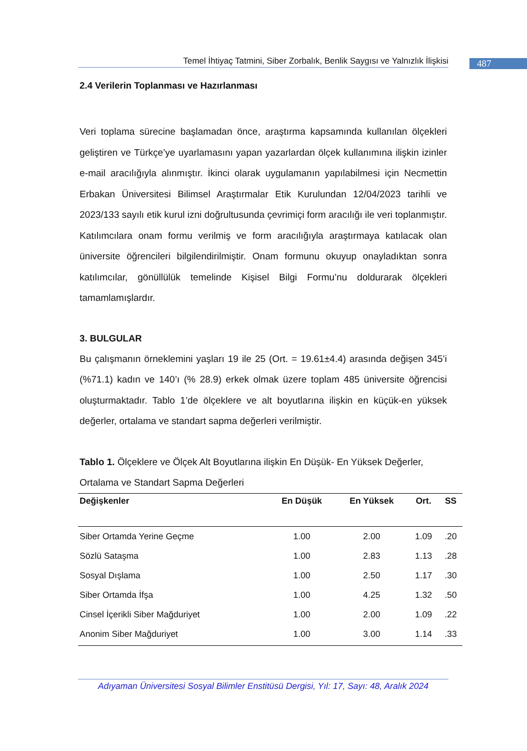Temel İhtiyaç Tatmini, Siber Zorbalık, Benlik Saygısı ve Yalnızlık İlişkisi
487
2.4 Verilerin Toplanması ve Hazırlanması
Veri toplama sürecine başlamadan önce, araştırma kapsamında kullanılan ölçekleri geliştiren ve Türkçe’ye uyarlamasını yapan yazarlardan ölçek kullanımına ilişkin izinler e-mail aracılığıyla alınmıştır. İkinci olarak uygulamanın yapılabilmesi için Necmettin Erbakan Üniversitesi Bilimsel Araştırmalar Etik Kurulundan 12/04/2023 tarihli ve 2023/133 sayılı etik kurul izni doğrultusunda çevrimiçi form aracılığı ile veri toplanmıştır. Katılımcılara onam formu verilmiş ve form aracılığıyla araştırmaya katılacak olan üniversite öğrencileri bilgilendirilmiştir. Onam formunu okuyup onayladıktan sonra katılımcılar, gönüllülük temelinde Kişisel Bilgi Formu’nu doldurarak ölçekleri tamamlamışlardır.
3. BULGULAR
Bu çalışmanın örneklemini yaşları 19 ile 25 (Ort. = 19.61±4.4) arasında değişen 345’i (%71.1) kadın ve 140’ı (% 28.9) erkek olmak üzere toplam 485 üniversite öğrencisi oluşturmaktadır. Tablo 1’de ölçeklere ve alt boyutlarına ilişkin en küçük-en yüksek değerler, ortalama ve standart sapma değerleri verilmiştir.
Tablo 1. Ölçeklere ve Ölçek Alt Boyutlarına ilişkin En Düşük- En Yüksek Değerler, Ortalama ve Standart Sapma Değerleri
| Değişkenler | En Düşük | En Yüksek | Ort. | SS |
| --- | --- | --- | --- | --- |
| Siber Ortamda Yerine Geçme | 1.00 | 2.00 | 1.09 | .20 |
| Sözlü Sataşma | 1.00 | 2.83 | 1.13 | .28 |
| Sosyal Dışlama | 1.00 | 2.50 | 1.17 | .30 |
| Siber Ortamda İfşa | 1.00 | 4.25 | 1.32 | .50 |
| Cinsel İçerikli Siber Mağduriyet | 1.00 | 2.00 | 1.09 | .22 |
| Anonim Siber Mağduriyet | 1.00 | 3.00 | 1.14 | .33 |
Adıyaman Üniversitesi Sosyal Bilimler Enstitüsü Dergisi, Yıl: 17, Sayı: 48, Aralık 2024